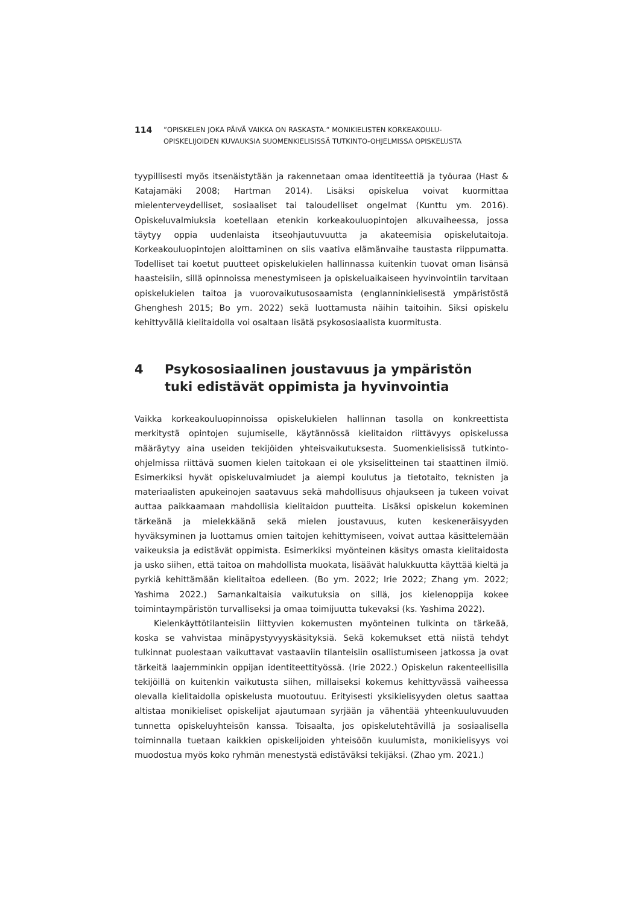114
”OPISKELEN JOKA PÄIVÄ VAIKKA ON RASKASTA.” MONIKIELISTEN KORKEAKOULU-
OPISKELIJOIDEN KUVAUKSIA SUOMENKIELISISSÄ TUTKINTO-OHJELMISSA OPISKELUSTA
tyypillisesti myös itsenäistytään ja rakennetaan omaa identiteettiä ja työuraa (Hast & Katajamäki 2008; Hartman 2014). Lisäksi opiskelua voivat kuormittaa mielenterveydelliset, sosiaaliset tai taloudelliset ongelmat (Kunttu ym. 2016). Opiskeluvalmiuksia koetellaan etenkin korkeakouluopintojen alkuvaiheessa, jossa täytyy oppia uudenlaista itseohjautuvuutta ja akateemisia opiskelutaitoja. Korkeakouluopintojen aloittaminen on siis vaativa elämänvaihe taustasta riippumatta. Todelliset tai koetut puutteet opiskelukielen hallinnassa kuitenkin tuovat oman lisänsä haasteisiin, sillä opinnoissa menestymiseen ja opiskeluaikaiseen hyvinvointiin tarvitaan opiskelukielen taitoa ja vuorovaikutusosaamista (englanninkielisestä ympäristöstä Ghenghesh 2015; Bo ym. 2022) sekä luottamusta näihin taitoihin. Siksi opiskelu kehittyvällä kielitaidolla voi osaltaan lisätä psykososiaalista kuormitusta.
4 Psykososiaalinen joustavuus ja ympäristön
tuki edistävät oppimista ja hyvinvointia
Vaikka korkeakouluopinnoissa opiskelukielen hallinnan tasolla on konkreettista merkitystä opintojen sujumiselle, käytännössä kielitaidon riittävyys opiskelussa määräytyy aina useiden tekijöiden yhteisvaikutuksesta. Suomenkielisissä tutkinto-ohjelmissa riittävä suomen kielen taitokaan ei ole yksiselitteinen tai staattinen ilmiö. Esimerkiksi hyvät opiskeluvalmiudet ja aiempi koulutus ja tietotaito, teknisten ja materiaalisten apukeinojen saatavuus sekä mahdollisuus ohjaukseen ja tukeen voivat auttaa paikkaamaan mahdollisia kielitaidon puutteita. Lisäksi opiskelun kokeminen tärkeänä ja mielekkäänä sekä mielen joustavuus, kuten keskeneräisyyden hyväksyminen ja luottamus omien taitojen kehittymiseen, voivat auttaa käsittelemään vaikeuksia ja edistävät oppimista. Esimerkiksi myönteinen käsitys omasta kielitaidosta ja usko siihen, että taitoa on mahdollista muokata, lisäävät halukkuutta käyttää kieltä ja pyrkiä kehittämään kielitaitoa edelleen. (Bo ym. 2022; Irie 2022; Zhang ym. 2022; Yashima 2022.) Samankaltaisia vaikutuksia on sillä, jos kielenoppija kokee toimintaympäristön turvalliseksi ja omaa toimijuutta tukevaksi (ks. Yashima 2022).
Kielenkäyttötilanteisiin liittyvien kokemusten myönteinen tulkinta on tärkeää, koska se vahvistaa minäpystyvyyskäsityksiä. Sekä kokemukset että niistä tehdyt tulkinnat puolestaan vaikuttavat vastaaviin tilanteisiin osallistumiseen jatkossa ja ovat tärkeitä laajemminkin oppijan identiteettityössä. (Irie 2022.) Opiskelun rakenteellisilla tekijöillä on kuitenkin vaikutusta siihen, millaiseksi kokemus kehittyvässä vaiheessa olevalla kielitaidolla opiskelusta muotoutuu. Erityisesti yksikielisyyden oletus saattaa altistaa monikieliset opiskelijat ajautumaan syrjään ja vähentää yhteenkuuluvuuden tunnetta opiskeluyhteisön kanssa. Toisaalta, jos opiskelutehtävillä ja sosiaalisella toiminnalla tuetaan kaikkien opiskelijoiden yhteisöön kuulumista, monikielisyys voi muodostua myös koko ryhmän menestystä edistäväksi tekijäksi. (Zhao ym. 2021.)